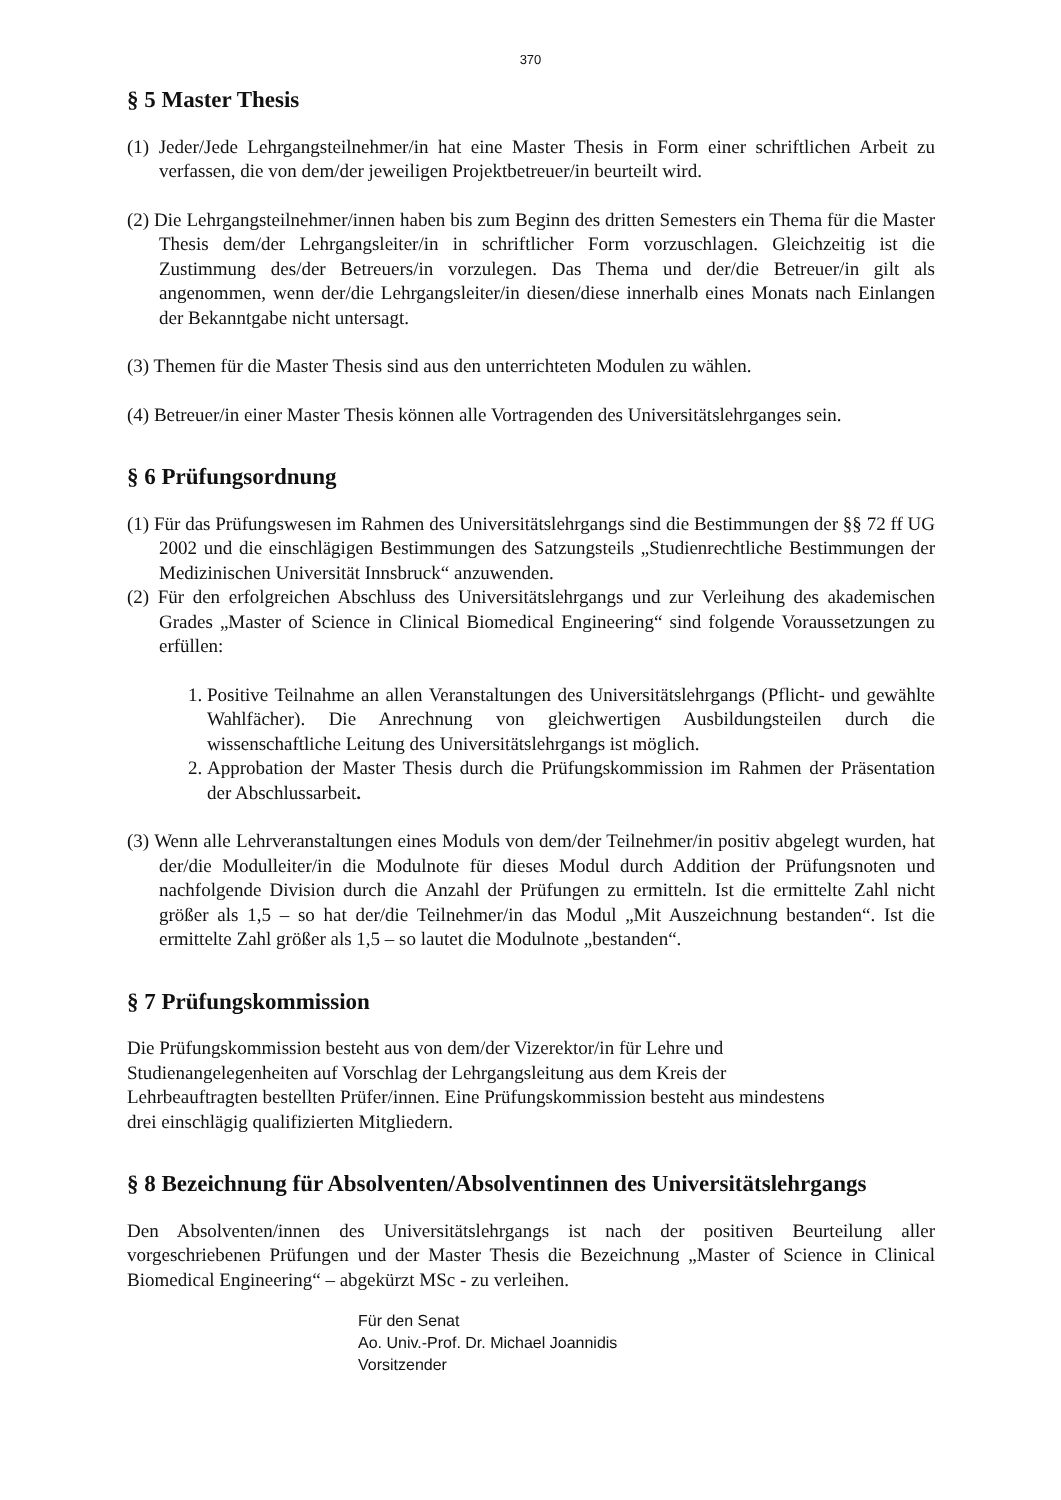370
§ 5 Master Thesis
(1) Jeder/Jede Lehrgangsteilnehmer/in hat eine Master Thesis in Form einer schriftlichen Arbeit zu verfassen, die von dem/der jeweiligen Projektbetreuer/in beurteilt wird.
(2) Die Lehrgangsteilnehmer/innen haben bis zum Beginn des dritten Semesters ein Thema für die Master Thesis dem/der Lehrgangsleiter/in in schriftlicher Form vorzuschlagen. Gleichzeitig ist die Zustimmung des/der Betreuers/in vorzulegen. Das Thema und der/die Betreuer/in gilt als angenommen, wenn der/die Lehrgangsleiter/in diesen/diese innerhalb eines Monats nach Einlangen der Bekanntgabe nicht untersagt.
(3) Themen für die Master Thesis sind aus den unterrichteten Modulen zu wählen.
(4) Betreuer/in einer Master Thesis können alle Vortragenden des Universitätslehrganges sein.
§ 6 Prüfungsordnung
(1) Für das Prüfungswesen im Rahmen des Universitätslehrgangs sind die Bestimmungen der §§ 72 ff UG 2002 und die einschlägigen Bestimmungen des Satzungsteils „Studienrechtliche Bestimmungen der Medizinischen Universität Innsbruck“ anzuwenden.
(2) Für den erfolgreichen Abschluss des Universitätslehrgangs und zur Verleihung des akademischen Grades „Master of Science in Clinical Biomedical Engineering“ sind folgende Voraussetzungen zu erfüllen:
1. Positive Teilnahme an allen Veranstaltungen des Universitätslehrgangs (Pflicht- und gewählte Wahlfächer). Die Anrechnung von gleichwertigen Ausbildungsteilen durch die wissenschaftliche Leitung des Universitätslehrgangs ist möglich.
2. Approbation der Master Thesis durch die Prüfungskommission im Rahmen der Präsentation der Abschlussarbeit.
(3) Wenn alle Lehrveranstaltungen eines Moduls von dem/der Teilnehmer/in positiv abgelegt wurden, hat der/die Modulleiter/in die Modulnote für dieses Modul durch Addition der Prüfungsnoten und nachfolgende Division durch die Anzahl der Prüfungen zu ermitteln. Ist die ermittelte Zahl nicht größer als 1,5 – so hat der/die Teilnehmer/in das Modul „Mit Auszeichnung bestanden“. Ist die ermittelte Zahl größer als 1,5 – so lautet die Modulnote „bestanden“.
§ 7 Prüfungskommission
Die Prüfungskommission besteht aus von dem/der Vizerektor/in für Lehre und
Studienangelegenheiten auf Vorschlag der Lehrgangsleitung aus dem Kreis der
Lehrbeauftragten bestellten Prüfer/innen. Eine Prüfungskommission besteht aus mindestens
drei einschlägig qualifizierten Mitgliedern.
§ 8 Bezeichnung für Absolventen/Absolventinnen des Universitätslehrgangs
Den Absolventen/innen des Universitätslehrgangs ist nach der positiven Beurteilung aller vorgeschriebenen Prüfungen und der Master Thesis die Bezeichnung „Master of Science in Clinical Biomedical Engineering“ – abgekürzt MSc - zu verleihen.
Für den Senat
Ao. Univ.-Prof. Dr. Michael Joannidis
Vorsitzender